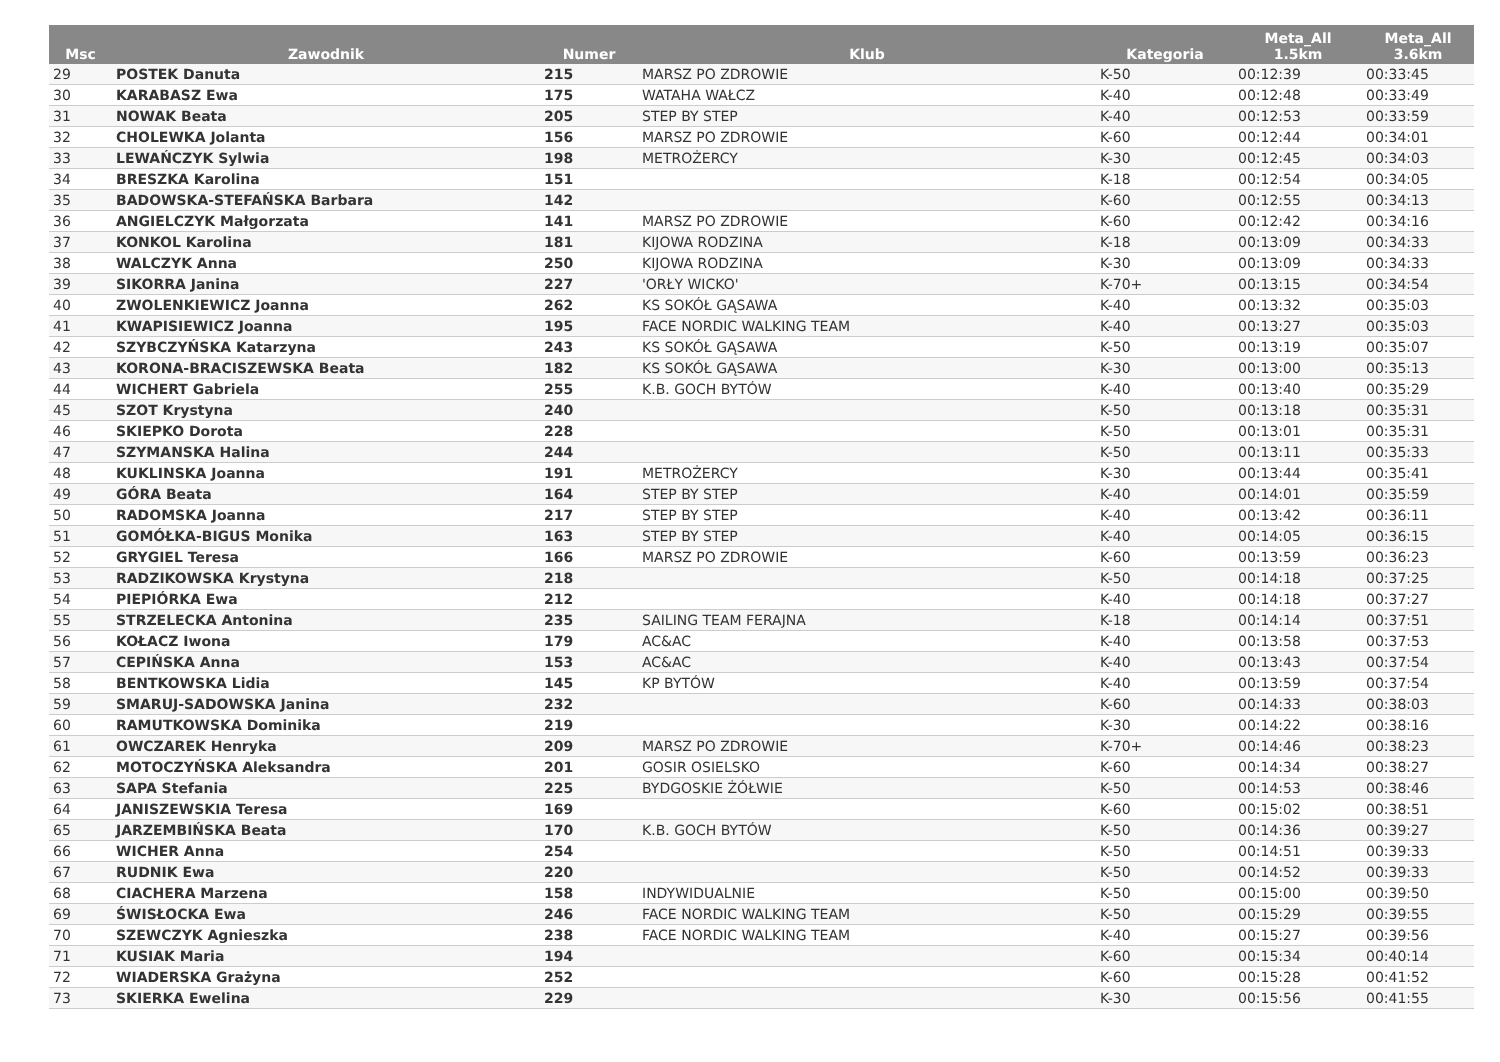| Msc | Zawodnik | Numer | Klub | Kategoria | Meta_All 1.5km | Meta_All 3.6km |
| --- | --- | --- | --- | --- | --- | --- |
| 29 | POSTEK Danuta | 215 | MARSZ PO ZDROWIE | K-50 | 00:12:39 | 00:33:45 |
| 30 | KARABASZ Ewa | 175 | WATAHA WAŁCZ | K-40 | 00:12:48 | 00:33:49 |
| 31 | NOWAK Beata | 205 | STEP BY STEP | K-40 | 00:12:53 | 00:33:59 |
| 32 | CHOLEWKA Jolanta | 156 | MARSZ PO ZDROWIE | K-60 | 00:12:44 | 00:34:01 |
| 33 | LEWAŃCZYK Sylwia | 198 | METROŻERCY | K-30 | 00:12:45 | 00:34:03 |
| 34 | BRESZKA Karolina | 151 | | K-18 | 00:12:54 | 00:34:05 |
| 35 | BADOWSKA-STEFAŃSKA Barbara | 142 | | K-60 | 00:12:55 | 00:34:13 |
| 36 | ANGIELCZYK Małgorzata | 141 | MARSZ PO ZDROWIE | K-60 | 00:12:42 | 00:34:16 |
| 37 | KONKOL Karolina | 181 | KIJOWA RODZINA | K-18 | 00:13:09 | 00:34:33 |
| 38 | WALCZYK Anna | 250 | KIJOWA RODZINA | K-30 | 00:13:09 | 00:34:33 |
| 39 | SIKORRA Janina | 227 | 'ORŁY WICKO' | K-70+ | 00:13:15 | 00:34:54 |
| 40 | ZWOLENKIEWICZ Joanna | 262 | KS SOKÓŁ GĄSAWA | K-40 | 00:13:32 | 00:35:03 |
| 41 | KWAPISIEWICZ Joanna | 195 | FACE NORDIC WALKING TEAM | K-40 | 00:13:27 | 00:35:03 |
| 42 | SZYBCZYŃSKA Katarzyna | 243 | KS SOKÓŁ GĄSAWA | K-50 | 00:13:19 | 00:35:07 |
| 43 | KORONA-BRACISZEWSKA Beata | 182 | KS SOKÓŁ GĄSAWA | K-30 | 00:13:00 | 00:35:13 |
| 44 | WICHERT Gabriela | 255 | K.B. GOCH BYTÓW | K-40 | 00:13:40 | 00:35:29 |
| 45 | SZOT Krystyna | 240 | | K-50 | 00:13:18 | 00:35:31 |
| 46 | SKIEPKO Dorota | 228 | | K-50 | 00:13:01 | 00:35:31 |
| 47 | SZYMANSKA Halina | 244 | | K-50 | 00:13:11 | 00:35:33 |
| 48 | KUKLINSKA Joanna | 191 | METROŻERCY | K-30 | 00:13:44 | 00:35:41 |
| 49 | GÓRA Beata | 164 | STEP BY STEP | K-40 | 00:14:01 | 00:35:59 |
| 50 | RADOMSKA Joanna | 217 | STEP BY STEP | K-40 | 00:13:42 | 00:36:11 |
| 51 | GOMÓŁKA-BIGUS Monika | 163 | STEP BY STEP | K-40 | 00:14:05 | 00:36:15 |
| 52 | GRYGIEL Teresa | 166 | MARSZ PO ZDROWIE | K-60 | 00:13:59 | 00:36:23 |
| 53 | RADZIKOWSKA Krystyna | 218 | | K-50 | 00:14:18 | 00:37:25 |
| 54 | PIEPIÓRKA Ewa | 212 | | K-40 | 00:14:18 | 00:37:27 |
| 55 | STRZELECKA Antonina | 235 | SAILING TEAM FERAJNA | K-18 | 00:14:14 | 00:37:51 |
| 56 | KOŁACZ Iwona | 179 | AC&AC | K-40 | 00:13:58 | 00:37:53 |
| 57 | CEPIŃSKA Anna | 153 | AC&AC | K-40 | 00:13:43 | 00:37:54 |
| 58 | BENTKOWSKA Lidia | 145 | KP BYTÓW | K-40 | 00:13:59 | 00:37:54 |
| 59 | SMARUJ-SADOWSKA Janina | 232 | | K-60 | 00:14:33 | 00:38:03 |
| 60 | RAMUTKOWSKA Dominika | 219 | | K-30 | 00:14:22 | 00:38:16 |
| 61 | OWCZAREK Henryka | 209 | MARSZ PO ZDROWIE | K-70+ | 00:14:46 | 00:38:23 |
| 62 | MOTOCZYŃSKA Aleksandra | 201 | GOSIR OSIELSKO | K-60 | 00:14:34 | 00:38:27 |
| 63 | SAPA Stefania | 225 | BYDGOSKIE ŻÓŁWIE | K-50 | 00:14:53 | 00:38:46 |
| 64 | JANISZEWSKIA Teresa | 169 | | K-60 | 00:15:02 | 00:38:51 |
| 65 | JARZEMBIŃSKA Beata | 170 | K.B. GOCH BYTÓW | K-50 | 00:14:36 | 00:39:27 |
| 66 | WICHER Anna | 254 | | K-50 | 00:14:51 | 00:39:33 |
| 67 | RUDNIK Ewa | 220 | | K-50 | 00:14:52 | 00:39:33 |
| 68 | CIACHERA Marzena | 158 | INDYWIDUALNIE | K-50 | 00:15:00 | 00:39:50 |
| 69 | ŚWISŁOCKA Ewa | 246 | FACE NORDIC WALKING TEAM | K-50 | 00:15:29 | 00:39:55 |
| 70 | SZEWCZYK Agnieszka | 238 | FACE NORDIC WALKING TEAM | K-40 | 00:15:27 | 00:39:56 |
| 71 | KUSIAK Maria | 194 | | K-60 | 00:15:34 | 00:40:14 |
| 72 | WIADERSKA Grażyna | 252 | | K-60 | 00:15:28 | 00:41:52 |
| 73 | SKIERKA Ewelina | 229 | | K-30 | 00:15:56 | 00:41:55 |